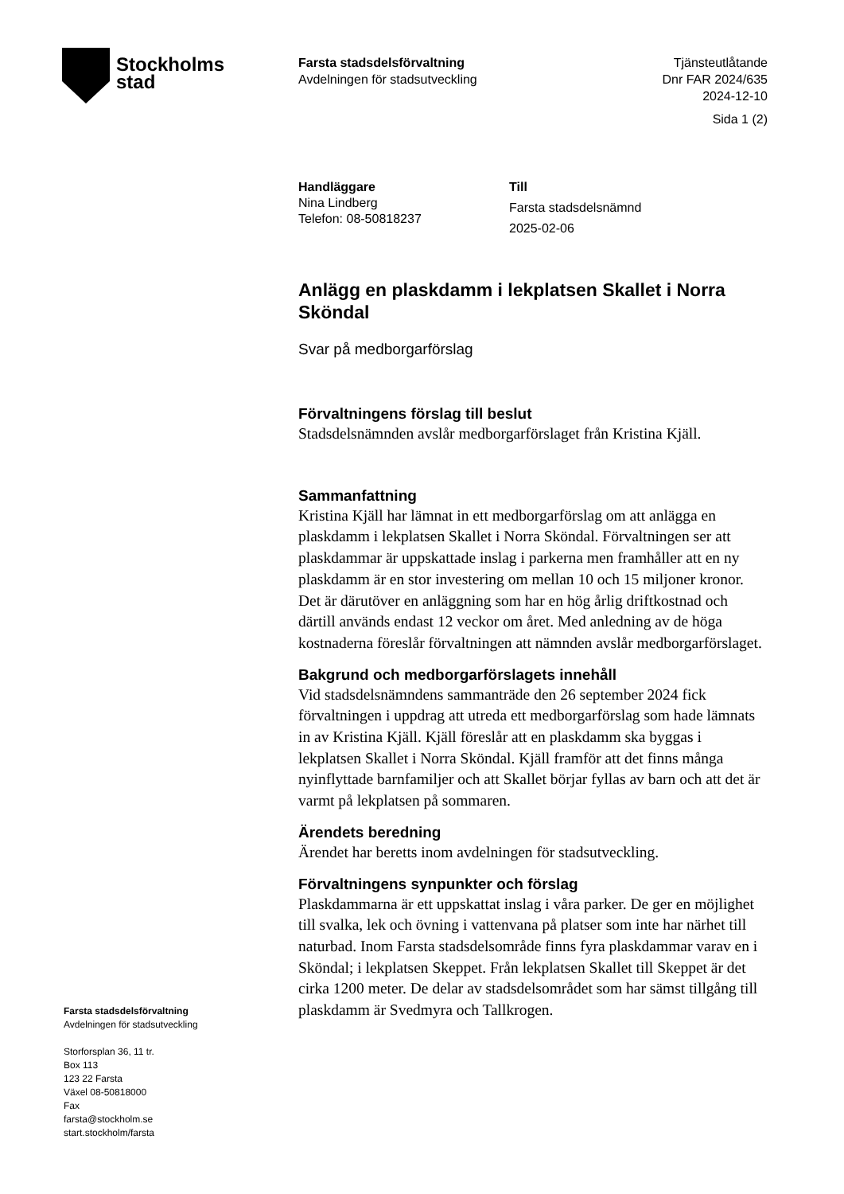Stockholms
stad
Farsta stadsdelsförvaltning
Avdelningen för stadsutveckling
Tjänsteutlåtande
Dnr FAR 2024/635
2024-12-10
Sida 1 (2)
Handläggare
Nina Lindberg
Telefon: 08-50818237
Till
Farsta stadsdelsnämnd
2025-02-06
Anlägg en plaskdamm i lekplatsen Skallet i Norra Sköndal
Svar på medborgarförslag
Förvaltningens förslag till beslut
Stadsdelsnämnden avslår medborgarförslaget från Kristina Kjäll.
Sammanfattning
Kristina Kjäll har lämnat in ett medborgarförslag om att anlägga en plaskdamm i lekplatsen Skallet i Norra Sköndal. Förvaltningen ser att plaskdammar är uppskattade inslag i parkerna men framhåller att en ny plaskdamm är en stor investering om mellan 10 och 15 miljoner kronor. Det är därutöver en anläggning som har en hög årlig driftkostnad och därtill används endast 12 veckor om året. Med anledning av de höga kostnaderna föreslår förvaltningen att nämnden avslår medborgarförslaget.
Bakgrund och medborgarförslagets innehåll
Vid stadsdelsnämndens sammanträde den 26 september 2024 fick förvaltningen i uppdrag att utreda ett medborgarförslag som hade lämnats in av Kristina Kjäll. Kjäll föreslår att en plaskdamm ska byggas i lekplatsen Skallet i Norra Sköndal. Kjäll framför att det finns många nyinflyttade barnfamiljer och att Skallet börjar fyllas av barn och att det är varmt på lekplatsen på sommaren.
Ärendets beredning
Ärendet har beretts inom avdelningen för stadsutveckling.
Förvaltningens synpunkter och förslag
Plaskdammarna är ett uppskattat inslag i våra parker. De ger en möjlighet till svalka, lek och övning i vattenvana på platser som inte har närhet till naturbad. Inom Farsta stadsdelsområde finns fyra plaskdammar varav en i Sköndal; i lekplatsen Skeppet. Från lekplatsen Skallet till Skeppet är det cirka 1200 meter. De delar av stadsdelsområdet som har sämst tillgång till plaskdamm är Svedmyra och Tallkrogen.
Farsta stadsdelsförvaltning
Avdelningen för stadsutveckling
Storforsplan 36, 11 tr.
Box 113
123 22 Farsta
Växel 08-50818000
Fax
farsta@stockholm.se
start.stockholm/farsta